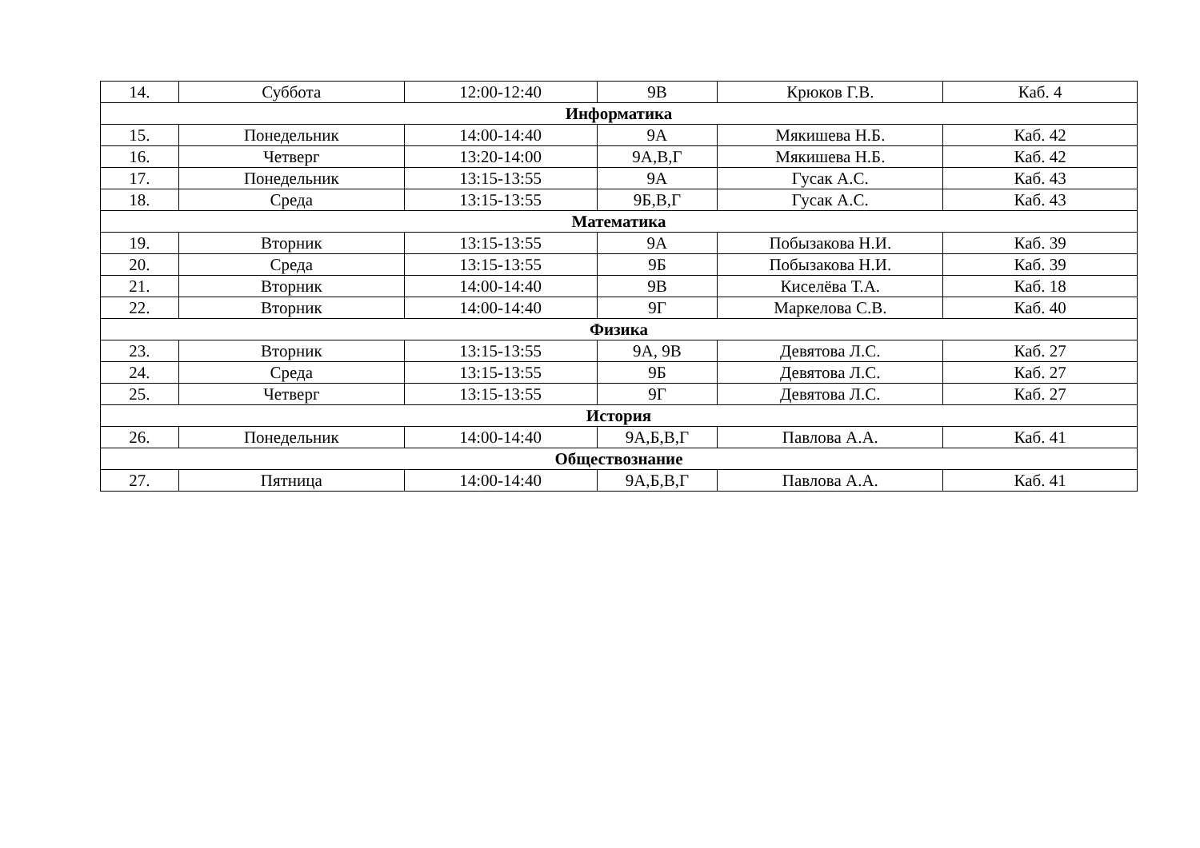| 14. | Суббота | 12:00-12:40 | 9В | Крюков Г.В. | Каб. 4 |
| Информатика | | | | | |
| 15. | Понедельник | 14:00-14:40 | 9А | Мякишева Н.Б. | Каб. 42 |
| 16. | Четверг | 13:20-14:00 | 9А,В,Г | Мякишева Н.Б. | Каб. 42 |
| 17. | Понедельник | 13:15-13:55 | 9А | Гусак А.С. | Каб. 43 |
| 18. | Среда | 13:15-13:55 | 9Б,В,Г | Гусак А.С. | Каб. 43 |
| Математика | | | | | |
| 19. | Вторник | 13:15-13:55 | 9А | Побызакова Н.И. | Каб. 39 |
| 20. | Среда | 13:15-13:55 | 9Б | Побызакова Н.И. | Каб. 39 |
| 21. | Вторник | 14:00-14:40 | 9В | Киселёва Т.А. | Каб. 18 |
| 22. | Вторник | 14:00-14:40 | 9Г | Маркелова С.В. | Каб. 40 |
| Физика | | | | | |
| 23. | Вторник | 13:15-13:55 | 9А, 9В | Девятова Л.С. | Каб. 27 |
| 24. | Среда | 13:15-13:55 | 9Б | Девятова Л.С. | Каб. 27 |
| 25. | Четверг | 13:15-13:55 | 9Г | Девятова Л.С. | Каб. 27 |
| История | | | | | |
| 26. | Понедельник | 14:00-14:40 | 9А,Б,В,Г | Павлова А.А. | Каб. 41 |
| Обществознание | | | | | |
| 27. | Пятница | 14:00-14:40 | 9А,Б,В,Г | Павлова А.А. | Каб. 41 |